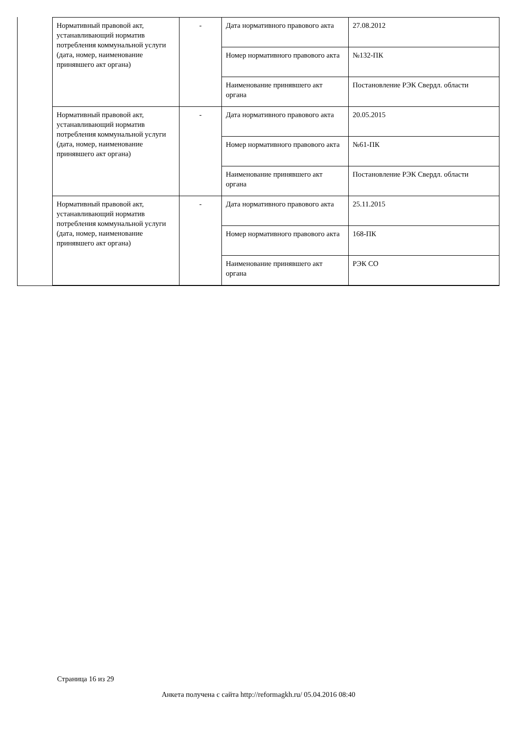| Нормативный правовой акт, устанавливающий норматив потребления коммунальной услуги (дата, номер, наименование принявшего акт органа) | - | Дата нормативного правового акта | 27.08.2012 |
| | | Номер нормативного правового акта | №132-ПК |
| | | Наименование принявшего акт органа | Постановление РЭК Свердл. области |
| Нормативный правовой акт, устанавливающий норматив потребления коммунальной услуги (дата, номер, наименование принявшего акт органа) | - | Дата нормативного правового акта | 20.05.2015 |
| | | Номер нормативного правового акта | №61-ПК |
| | | Наименование принявшего акт органа | Постановление РЭК Свердл. области |
| Нормативный правовой акт, устанавливающий норматив потребления коммунальной услуги (дата, номер, наименование принявшего акт органа) | - | Дата нормативного правового акта | 25.11.2015 |
| | | Номер нормативного правового акта | 168-ПК |
| | | Наименование принявшего акт органа | РЭК СО |
Страница 16 из 29
Анкета получена с сайта http://reformagkh.ru/ 05.04.2016 08:40